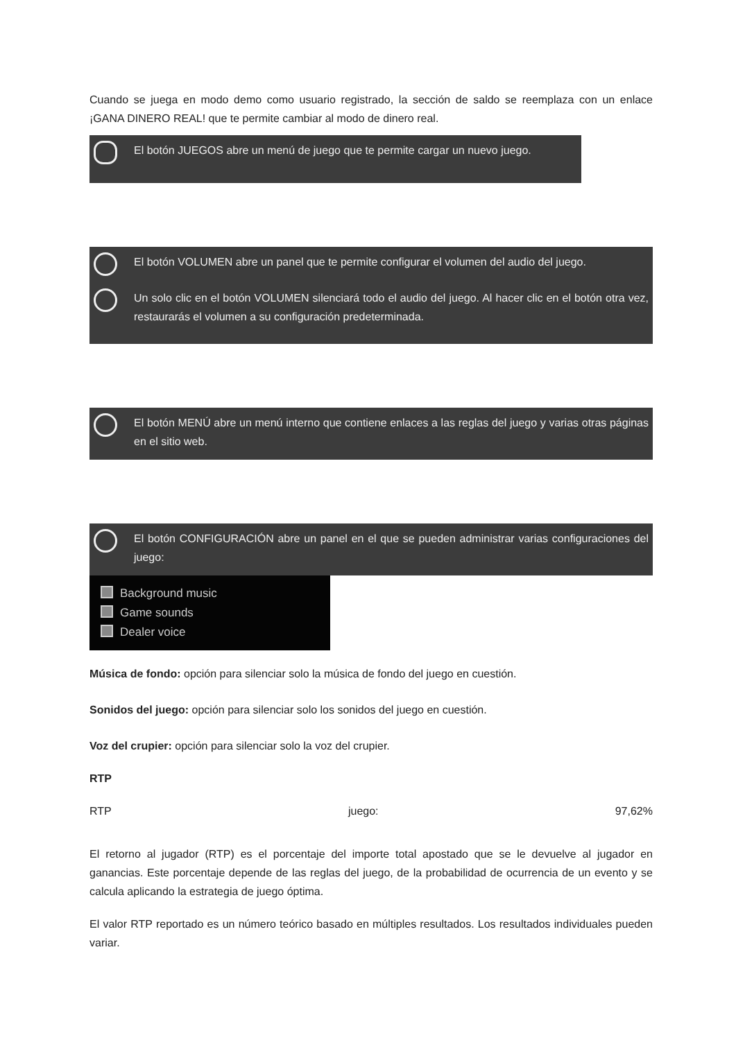Cuando se juega en modo demo como usuario registrado, la sección de saldo se reemplaza con un enlace ¡GANA DINERO REAL! que te permite cambiar al modo de dinero real.
El botón JUEGOS abre un menú de juego que te permite cargar un nuevo juego.
El botón VOLUMEN abre un panel que te permite configurar el volumen del audio del juego.
Un solo clic en el botón VOLUMEN silenciará todo el audio del juego. Al hacer clic en el botón otra vez, restaurarás el volumen a su configuración predeterminada.
El botón MENÚ abre un menú interno que contiene enlaces a las reglas del juego y varias otras páginas en el sitio web.
El botón CONFIGURACIÓN abre un panel en el que se pueden administrar varias configuraciones del juego:
Background music
Game sounds
Dealer voice
Música de fondo: opción para silenciar solo la música de fondo del juego en cuestión.
Sonidos del juego: opción para silenciar solo los sonidos del juego en cuestión.
Voz del crupier: opción para silenciar solo la voz del crupier.
RTP
RTP juego: 97,62%
El retorno al jugador (RTP) es el porcentaje del importe total apostado que se le devuelve al jugador en ganancias. Este porcentaje depende de las reglas del juego, de la probabilidad de ocurrencia de un evento y se calcula aplicando la estrategia de juego óptima.
El valor RTP reportado es un número teórico basado en múltiples resultados. Los resultados individuales pueden variar.